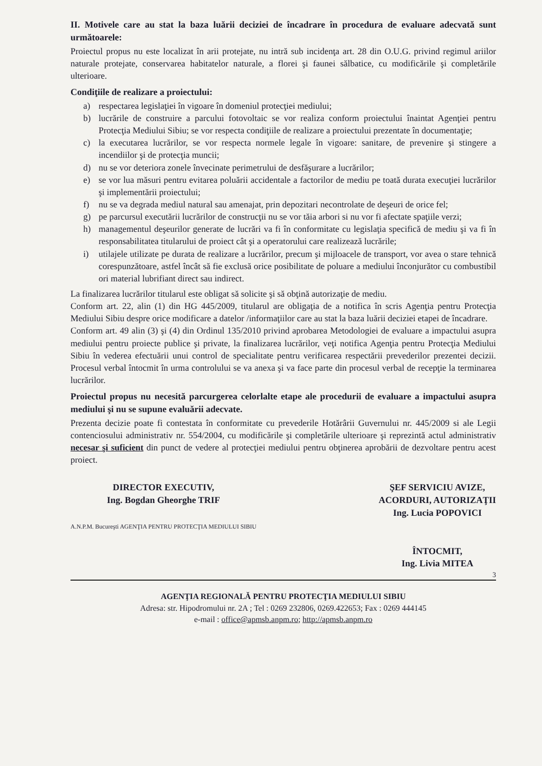II. Motivele care au stat la baza luării deciziei de încadrare în procedura de evaluare adecvată sunt următoarele:
Proiectul propus nu este localizat în arii protejate, nu intră sub incidenţa art. 28 din O.U.G. privind regimul ariilor naturale protejate, conservarea habitatelor naturale, a florei şi faunei sălbatice, cu modificările şi completările ulterioare.
Condiţiile de realizare a proiectului:
a) respectarea legislaţiei în vigoare în domeniul protecţiei mediului;
b) lucrările de construire a parcului fotovoltaic se vor realiza conform proiectului înaintat Agenţiei pentru Protecţia Mediului Sibiu; se vor respecta condiţiile de realizare a proiectului prezentate în documentaţie;
c) la executarea lucrărilor, se vor respecta normele legale în vigoare: sanitare, de prevenire şi stingere a incendiilor şi de protecţia muncii;
d) nu se vor deteriora zonele învecinate perimetrului de desfăşurare a lucrărilor;
e) se vor lua măsuri pentru evitarea poluării accidentale a factorilor de mediu pe toată durata execuţiei lucrărilor şi implementării proiectului;
f) nu se va degrada mediul natural sau amenajat, prin depozitari necontrolate de deşeuri de orice fel;
g) pe parcursul executării lucrărilor de construcţii nu se vor tăia arbori si nu vor fi afectate spaţiile verzi;
h) managementul deşeurilor generate de lucrări va fi în conformitate cu legislaţia specifică de mediu şi va fi în responsabilitatea titularului de proiect cât şi a operatorului care realizează lucrările;
i) utilajele utilizate pe durata de realizare a lucrărilor, precum şi mijloacele de transport, vor avea o stare tehnică corespunzătoare, astfel încât să fie exclusă orice posibilitate de poluare a mediului înconjurător cu combustibil ori material lubrifiant direct sau indirect.
La finalizarea lucrărilor titularul este obligat să solicite şi să obţină autorizaţie de mediu.
Conform art. 22, alin (1) din HG 445/2009, titularul are obligaţia de a notifica în scris Agenţia pentru Protecţia Mediului Sibiu despre orice modificare a datelor /informaţiilor care au stat la baza luării deciziei etapei de încadrare.
Conform art. 49 alin (3) şi (4) din Ordinul 135/2010 privind aprobarea Metodologiei de evaluare a impactului asupra mediului pentru proiecte publice şi private, la finalizarea lucrărilor, veţi notifica Agenţia pentru Protecţia Mediului Sibiu în vederea efectuării unui control de specialitate pentru verificarea respectării prevederilor prezentei decizii. Procesul verbal întocmit în urma controlului se va anexa şi va face parte din procesul verbal de recepţie la terminarea lucrărilor.
Proiectul propus nu necesită parcurgerea celorlalte etape ale procedurii de evaluare a impactului asupra mediului şi nu se supune evaluării adecvate.
Prezenta decizie poate fi contestata în conformitate cu prevederile Hotărârii Guvernului nr. 445/2009 si ale Legii contenciosului administrativ nr. 554/2004, cu modificările şi completările ulterioare şi reprezintă actul administrativ necesar şi suficient din punct de vedere al protecţiei mediului pentru obţinerea aprobării de dezvoltare pentru acest proiect.
DIRECTOR EXECUTIV,
Ing. Bogdan Gheorghe TRIF
A.N.P.M. Bucureşti AGENŢIA PENTRU PROTECŢIA MEDIULUI SIBIU
ŞEF SERVICIU AVIZE,
ACORDURI, AUTORIZAŢII
Ing. Lucia POPOVICI
ÎNTOCMIT,
Ing. Livia MITEA
3
AGENŢIA REGIONALĂ PENTRU PROTECŢIA MEDIULUI SIBIU
Adresa: str. Hipodromului nr. 2A ; Tel : 0269 232806, 0269.422653; Fax : 0269 444145
e-mail : office@apmsb.anpm.ro; http://apmsb.anpm.ro